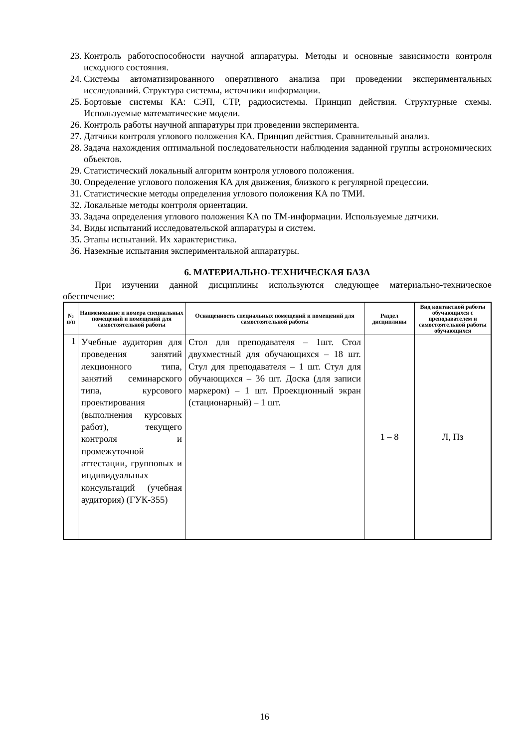23. Контроль работоспособности научной аппаратуры. Методы и основные зависимости контроля исходного состояния.
24. Системы автоматизированного оперативного анализа при проведении экспериментальных исследований. Структура системы, источники информации.
25. Бортовые системы КА: СЭП, СТР, радиосистемы. Принцип действия. Структурные схемы. Используемые математические модели.
26. Контроль работы научной аппаратуры при проведении эксперимента.
27. Датчики контроля углового положения КА. Принцип действия. Сравнительный анализ.
28. Задача нахождения оптимальной последовательности наблюдения заданной группы астрономических объектов.
29. Статистический локальный алгоритм контроля углового положения.
30. Определение углового положения КА для движения, близкого к регулярной прецессии.
31. Статистические методы определения углового положения КА по ТМИ.
32. Локальные методы контроля ориентации.
33. Задача определения углового положения КА по ТМ-информации. Используемые датчики.
34. Виды испытаний исследовательской аппаратуры и систем.
35. Этапы испытаний. Их характеристика.
36. Наземные испытания экспериментальной аппаратуры.
6. МАТЕРИАЛЬНО-ТЕХНИЧЕСКАЯ БАЗА
При изучении данной дисциплины используются следующее материально-техническое обеспечение:
| № п/п | Наименование и номера специальных помещений и помещений для самостоятельной работы | Оснащенность специальных помещений и помещений для самостоятельной работы | Раздел дисциплины | Вид контактной работы обучающихся с преподавателем и самостоятельной работы обучающихся |
| --- | --- | --- | --- | --- |
| 1 | Учебные аудитория для проведения занятий лекционного типа, занятий семинарского типа, курсового проектирования (выполнения курсовых работ), текущего контроля и промежуточной аттестации, групповых и индивидуальных консультаций (учебная аудитория) (ГУК-355) | Стол для преподавателя – 1шт. Стол двухместный для обучающихся – 18 шт. Стул для преподавателя – 1 шт. Стул для обучающихся – 36 шт. Доска (для записи маркером) – 1 шт. Проекционный экран (стационарный) – 1 шт. | 1 – 8 | Л, Пз |
16